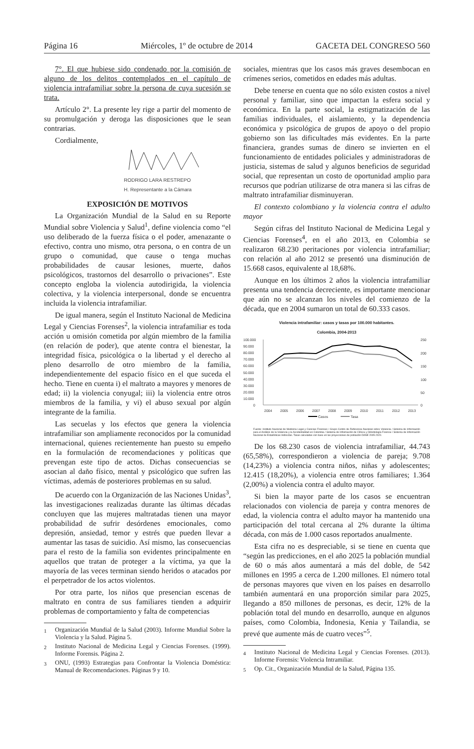Página 16 Miércoles, 1º de octubre de 2014 GACETA DEL CONGRESO 560
7°. El que hubiese sido condenado por la comisión de alguno de los delitos contemplados en el capítulo de violencia intrafamiliar sobre la persona de cuya sucesión se trata.
Artículo 2°. La presente ley rige a partir del momento de su promulgación y deroga las disposiciones que le sean contrarias.
Cordialmente,
RODRIGO LARA RESTREPO
H. Representante a la Cámara
EXPOSICIÓN DE MOTIVOS
La Organización Mundial de la Salud en su Reporte Mundial sobre Violencia y Salud<sup>1</sup>, define violencia como “el uso deliberado de la fuerza física o el poder, amenazante o efectivo, contra uno mismo, otra persona, o en contra de un grupo o comunidad, que cause o tenga muchas probabilidades de causar lesiones, muerte, daños psicológicos, trastornos del desarrollo o privaciones”. Este concepto engloba la violencia autodirigida, la violencia colectiva, y la violencia interpersonal, donde se encuentra incluida la violencia intrafamiliar.
De igual manera, según el Instituto Nacional de Medicina Legal y Ciencias Forenses<sup>2</sup>, la violencia intrafamiliar es toda acción u omisión cometida por algún miembro de la familia (en relación de poder), que atente contra el bienestar, la integridad física, psicológica o la libertad y el derecho al pleno desarrollo de otro miembro de la familia, independientemente del espacio físico en el que suceda el hecho. Tiene en cuenta i) el maltrato a mayores y menores de edad; ii) la violencia conyugal; iii) la violencia entre otros miembros de la familia, y vi) el abuso sexual por algún integrante de la familia.
Las secuelas y los efectos que genera la violencia intrafamiliar son ampliamente reconocidos por la comunidad internacional, quienes recientemente han puesto su empeño en la formulación de recomendaciones y políticas que prevengan este tipo de actos. Dichas consecuencias se asocian al daño físico, mental y psicológico que sufren las víctimas, además de posteriores problemas en su salud.
De acuerdo con la Organización de las Naciones Unidas<sup>3</sup>, las investigaciones realizadas durante las últimas décadas concluyen que las mujeres maltratadas tienen una mayor probabilidad de sufrir desórdenes emocionales, como depresión, ansiedad, temor y estrés que pueden llevar a aumentar las tasas de suicidio. Así mismo, las consecuencias para el resto de la familia son evidentes principalmente en aquellos que tratan de proteger a la víctima, ya que la mayoría de las veces terminan siendo heridos o atacados por el perpetrador de los actos violentos.
Por otra parte, los niños que presencian escenas de maltrato en contra de sus familiares tienden a adquirir problemas de comportamiento y falta de competencias
<sup>1</sup> Organización Mundial de la Salud (2003). Informe Mundial Sobre la Violencia y la Salud. Página 5.
<sup>2</sup> Instituto Nacional de Medicina Legal y Ciencias Forenses. (1999). Informe Forensis. Página 2.
<sup>3</sup> ONU, (1993) Estrategias para Confrontar la Violencia Doméstica: Manual de Recomendaciones. Páginas 9 y 10.
sociales, mientras que los casos más graves desembocan en crímenes serios, cometidos en edades más adultas.
Debe tenerse en cuenta que no sólo existen costos a nivel personal y familiar, sino que impactan la esfera social y económica. En la parte social, la estigmatización de las familias individuales, el aislamiento, y la dependencia económica y psicológica de grupos de apoyo o del propio gobierno son las dificultades más evidentes. En la parte financiera, grandes sumas de dinero se invierten en el funcionamiento de entidades policiales y administradoras de justicia, sistemas de salud y algunos beneficios de seguridad social, que representan un costo de oportunidad amplio para recursos que podrían utilizarse de otra manera si las cifras de maltrato intrafamiliar disminuyeran.
El contexto colombiano y la violencia contra el adulto mayor
Según cifras del Instituto Nacional de Medicina Legal y Ciencias Forenses<sup>4</sup>, en el año 2013, en Colombia se realizaron 68.230 peritaciones por violencia intrafamiliar; con relación al año 2012 se presentó una disminución de 15.668 casos, equivalente al 18,68%.
Aunque en los últimos 2 años la violencia intrafamiliar presenta una tendencia decreciente, es importante mencionar que aún no se alcanzan los niveles del comienzo de la década, que en 2004 sumaron un total de 60.333 casos.
Violencia intrafamiliar: casos y tasas por 100.000 habitantes.
Colombia, 2004-2013
100.000
90.000
80.000
70.000
60.000
50.000
40.000
30.000
20.000
10.000
0
250
200
150
100
50
0
2004
2005
2006
2007
2008
2009
2010
2011
2012
2013
Casos
Tasa
Fuente: Instituto Nacional de Medicina Legal y Ciencias Forenses / Grupo Centro de Referencia Nacional sobre Violencia / Sistema de Información para el Análisis de la Violencia y la Accidentalidad en Colombia / Sistema de Información de Clínica y Odontología Forense / Sistema de Información Nacional de Estadísticas Indirectas. Tasas calculadas con base en las proyecciones de población DANE 2005-2020.
De los 68.230 casos de violencia intrafamiliar, 44.743 (65,58%), correspondieron a violencia de pareja; 9.708 (14,23%) a violencia contra niños, niñas y adolescentes; 12.415 (18,20%), a violencia entre otros familiares; 1.364 (2,00%) a violencia contra el adulto mayor.
Si bien la mayor parte de los casos se encuentran relacionados con violencia de pareja y contra menores de edad, la violencia contra el adulto mayor ha mantenido una participación del total cercana al 2% durante la última década, con más de 1.000 casos reportados anualmente.
Esta cifra no es despreciable, si se tiene en cuenta que “según las predicciones, en el año 2025 la población mundial de 60 o más años aumentará a más del doble, de 542 millones en 1995 a cerca de 1.200 millones. El número total de personas mayores que viven en los países en desarrollo también aumentará en una proporción similar para 2025, llegando a 850 millones de personas, es decir, 12% de la población total del mundo en desarrollo, aunque en algunos países, como Colombia, Indonesia, Kenia y Tailandia, se prevé que aumente más de cuatro veces”<sup>5</sup>.
<sup>4</sup> Instituto Nacional de Medicina Legal y Ciencias Forenses. (2013). Informe Forensis: Violencia Intramiliar.
<sup>5</sup> Op. Cit., Organización Mundial de la Salud, Página 135.